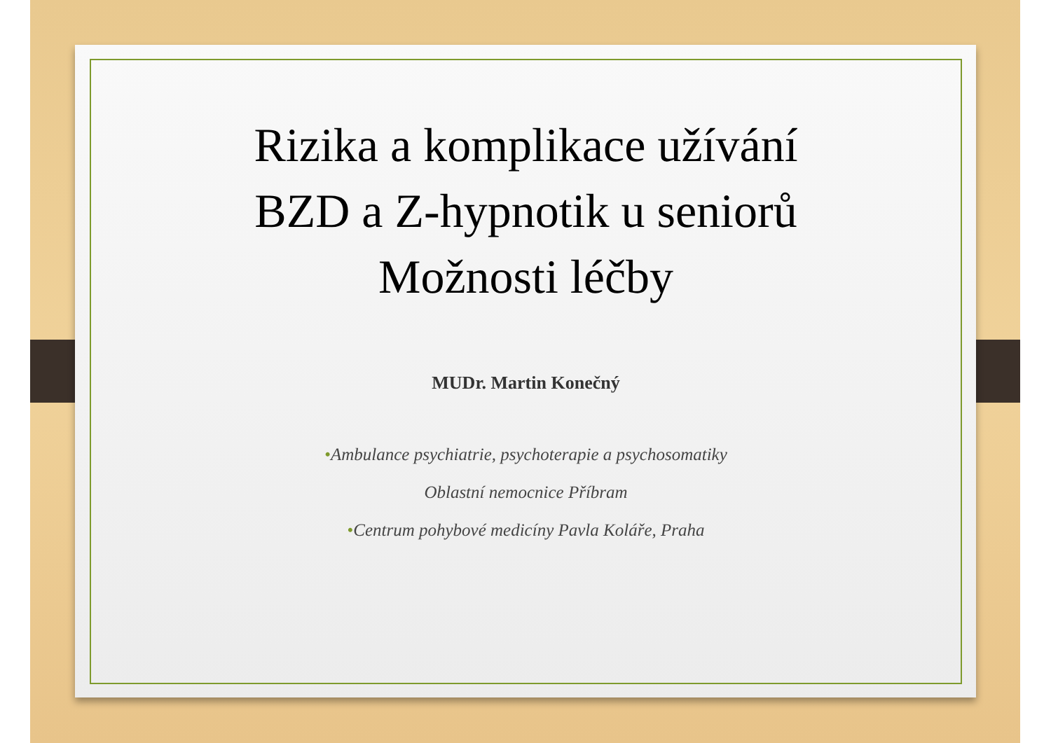Rizika a komplikace užívání
BZD a Z-hypnotik u seniorů
Možnosti léčby
MUDr. Martin Konečný
•Ambulance psychiatrie, psychoterapie a psychosomatiky
Oblastní nemocnice Příbram
•Centrum pohybové medicíny Pavla Koláře, Praha